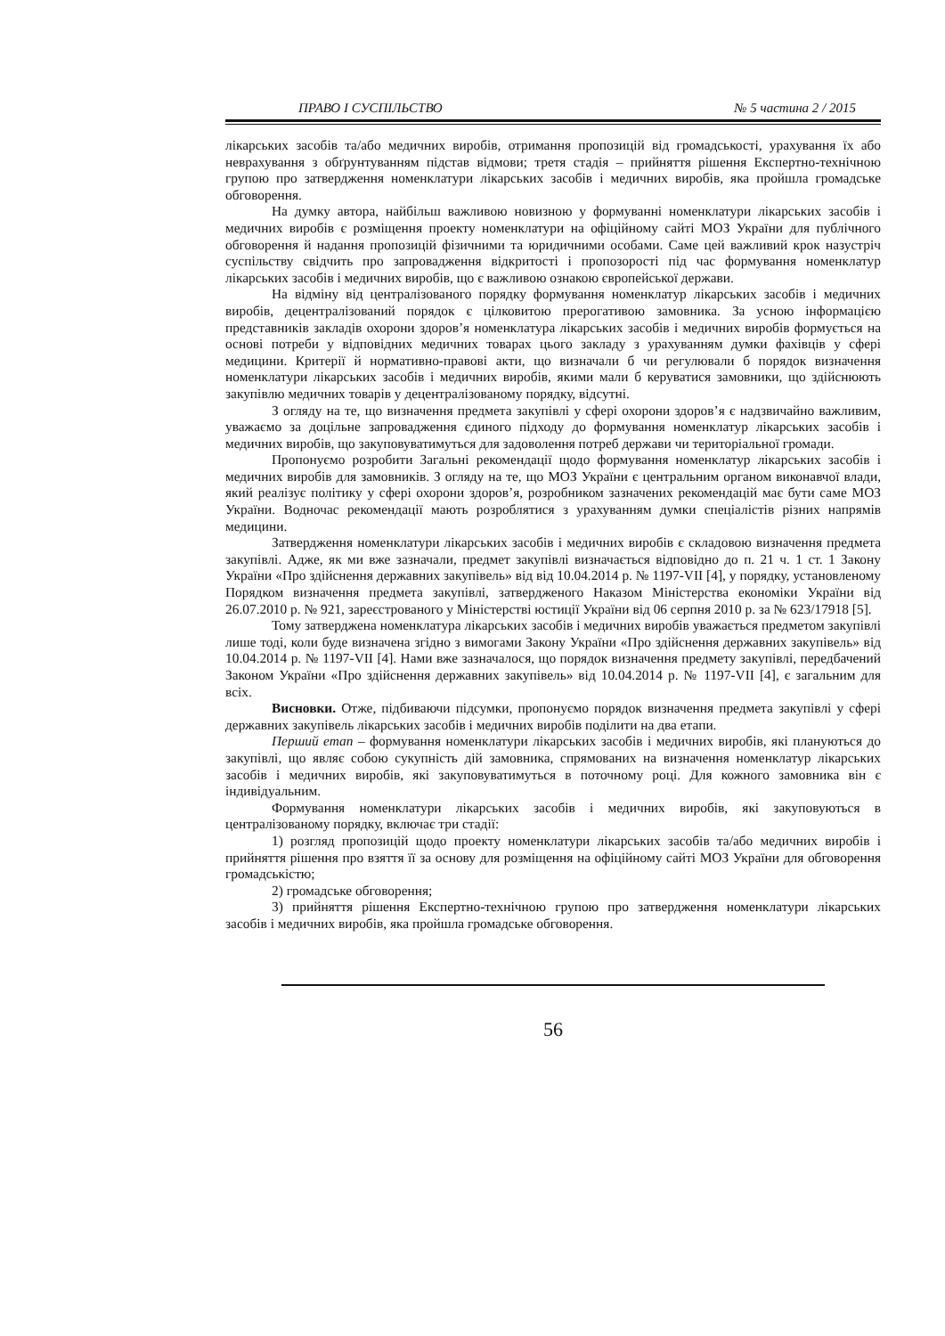ПРАВО І СУСПІЛЬСТВО № 5 частина 2 / 2015
лікарських засобів та/або медичних виробів, отримання пропозицій від громадськості, урахування їх або неврахування з обґрунтуванням підстав відмови; третя стадія – прийняття рішення Експертно-технічною групою про затвердження номенклатури лікарських засобів і медичних виробів, яка пройшла громадське обговорення.
На думку автора, найбільш важливою новизною у формуванні номенклатури лікарських засобів і медичних виробів є розміщення проекту номенклатури на офіційному сайті МОЗ України для публічного обговорення й надання пропозицій фізичними та юридичними особами. Саме цей важливий крок назустріч суспільству свідчить про запровадження відкритості і пропозорості під час формування номенклатур лікарських засобів і медичних виробів, що є важливою ознакою європейської держави.
На відміну від централізованого порядку формування номенклатур лікарських засобів і медичних виробів, децентралізований порядок є цілковитою прерогативою замовника. За усною інформацією представників закладів охорони здоров’я номенклатура лікарських засобів і медичних виробів формується на основі потреби у відповідних медичних товарах цього закладу з урахуванням думки фахівців у сфері медицини. Критерії й нормативно-правові акти, що визначали б чи регулювали б порядок визначення номенклатури лікарських засобів і медичних виробів, якими мали б керуватися замовники, що здійснюють закупівлю медичних товарів у децентралізованому порядку, відсутні.
З огляду на те, що визначення предмета закупівлі у сфері охорони здоров’я є надзвичайно важливим, уважаємо за доцільне запровадження єдиного підходу до формування номенклатур лікарських засобів і медичних виробів, що закуповуватимуться для задоволення потреб держави чи територіальної громади.
Пропонуємо розробити Загальні рекомендації щодо формування номенклатур лікарських засобів і медичних виробів для замовників. З огляду на те, що МОЗ України є центральним органом виконавчої влади, який реалізує політику у сфері охорони здоров’я, розробником зазначених рекомендацій має бути саме МОЗ України. Водночас рекомендації мають розроблятися з урахуванням думки спеціалістів різних напрямів медицини.
Затвердження номенклатури лікарських засобів і медичних виробів є складовою визначення предмета закупівлі. Адже, як ми вже зазначали, предмет закупівлі визначається відповідно до п. 21 ч. 1 ст. 1 Закону України «Про здійснення державних закупівель» від від 10.04.2014 р. № 1197-VII [4], у порядку, установленому Порядком визначення предмета закупівлі, затвердженого Наказом Міністерства економіки України від 26.07.2010 р. № 921, зареєстрованого у Міністерстві юстиції України від 06 серпня 2010 р. за № 623/17918 [5].
Тому затверджена номенклатура лікарських засобів і медичних виробів уважається предметом закупівлі лише тоді, коли буде визначена згідно з вимогами Закону України «Про здійснення державних закупівель» від 10.04.2014 р. № 1197-VII [4]. Нами вже зазначалося, що порядок визначення предмету закупівлі, передбачений Законом України «Про здійснення державних закупівель» від 10.04.2014 р. № 1197-VII [4], є загальним для всіх.
Висновки. Отже, підбиваючи підсумки, пропонуємо порядок визначення предмета закупівлі у сфері державних закупівель лікарських засобів і медичних виробів поділити на два етапи.
Перший етап – формування номенклатури лікарських засобів і медичних виробів, які плануються до закупівлі, що являє собою сукупність дій замовника, спрямованих на визначення номенклатур лікарських засобів і медичних виробів, які закуповуватимуться в поточному році. Для кожного замовника він є індивідуальним.
Формування номенклатури лікарських засобів і медичних виробів, які закуповуються в централізованому порядку, включає три стадії:
1) розгляд пропозицій щодо проекту номенклатури лікарських засобів та/або медичних виробів і прийняття рішення про взяття її за основу для розміщення на офіційному сайті МОЗ України для обговорення громадськістю;
2) громадське обговорення;
3) прийняття рішення Експертно-технічною групою про затвердження номенклатури лікарських засобів і медичних виробів, яка пройшла громадське обговорення.
56